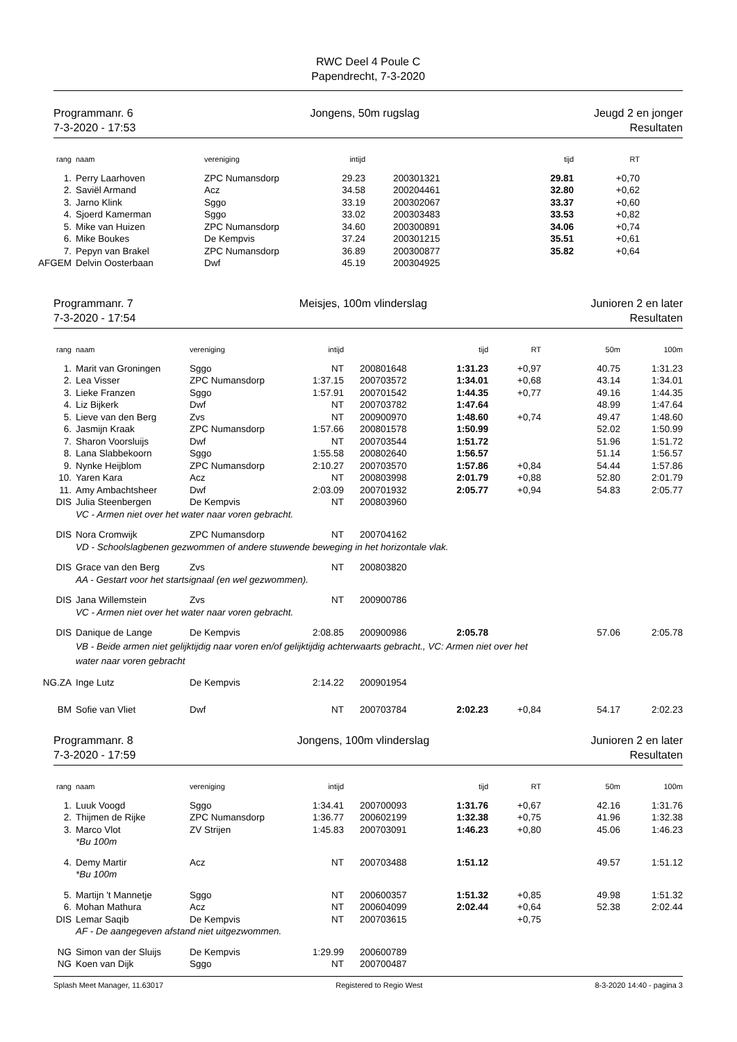RWC Deel 4 Poule C
Papendrecht, 7-3-2020
Programmanr. 6
7-3-2020 - 17:53
Jongens, 50m rugslag Jeugd 2 en jonger
Resultaten
| rang | | naam | vereniging | intijd | | | tijd | RT | |
| --- | --- | --- | --- | --- | --- | --- | --- | --- | --- |
| 1. | | Perry Laarhoven | ZPC Numansdorp | 29.23 | | 200301321 | 29.81 | +0,70 | |
| 2. | | Saviël Armand | Acz | 34.58 | | 200204461 | 32.80 | +0,62 | |
| 3. | | Jarno Klink | Sggo | 33.19 | | 200302067 | 33.37 | +0,60 | |
| 4. | | Sjoerd Kamerman | Sggo | 33.02 | | 200303483 | 33.53 | +0,82 | |
| 5. | | Mike van Huizen | ZPC Numansdorp | 34.60 | | 200300891 | 34.06 | +0,74 | |
| 6. | | Mike Boukes | De Kempvis | 37.24 | | 200301215 | 35.51 | +0,61 | |
| 7. | | Pepyn van Brakel | ZPC Numansdorp | 36.89 | | 200300877 | 35.82 | +0,64 | |
| AFGEM | | Delvin Oosterbaan | Dwf | 45.19 | | 200304925 | | | |
Programmanr. 7
7-3-2020 - 17:54
Meisjes, 100m vlinderslag Junioren 2 en later
Resultaten
| rang | | naam | vereniging | intijd | | | tijd | RT | 50m | 100m |
| --- | --- | --- | --- | --- | --- | --- | --- | --- | --- | --- |
| 1. | | Marit van Groningen | Sggo | NT | | 200801648 | 1:31.23 | +0,97 | 40.75 | 1:31.23 |
| 2. | | Lea Visser | ZPC Numansdorp | 1:37.15 | | 200703572 | 1:34.01 | +0,68 | 43.14 | 1:34.01 |
| 3. | | Lieke Franzen | Sggo | 1:57.91 | | 200701542 | 1:44.35 | +0,77 | 49.16 | 1:44.35 |
| 4. | | Liz Bijkerk | Dwf | NT | | 200703782 | 1:47.64 | | 48.99 | 1:47.64 |
| 5. | | Lieve van den Berg | Zvs | NT | | 200900970 | 1:48.60 | +0,74 | 49.47 | 1:48.60 |
| 6. | | Jasmijn Kraak | ZPC Numansdorp | 1:57.66 | | 200801578 | 1:50.99 | | 52.02 | 1:50.99 |
| 7. | | Sharon Voorsluijs | Dwf | NT | | 200703544 | 1:51.72 | | 51.96 | 1:51.72 |
| 8. | | Lana Slabbekoorn | Sggo | 1:55.58 | | 200802640 | 1:56.57 | | 51.14 | 1:56.57 |
| 9. | | Nynke Heijblom | ZPC Numansdorp | 2:10.27 | | 200703570 | 1:57.86 | +0,84 | 54.44 | 1:57.86 |
| 10. | | Yaren Kara | Acz | NT | | 200803998 | 2:01.79 | +0,88 | 52.80 | 2:01.79 |
| 11. | | Amy Ambachtsheer | Dwf | 2:03.09 | | 200701932 | 2:05.77 | +0,94 | 54.83 | 2:05.77 |
| DIS | | Julia Steenbergen | De Kempvis | NT | | 200803960 | | | | |
| | | VC - Armen niet over het water naar voren gebracht. | | | | | | | | |
| DIS | | Nora Cromwijk | ZPC Numansdorp | NT | | 200704162 | | | | |
| | | VD - Schoolslagbenen gezwommen of andere stuwende beweging in het horizontale vlak. | | | | | | | | |
| DIS | | Grace van den Berg | Zvs | NT | | 200803820 | | | | |
| | | AA - Gestart voor het startsignaal (en wel gezwommen). | | | | | | | | |
| DIS | | Jana Willemstein | Zvs | NT | | 200900786 | | | | |
| | | VC - Armen niet over het water naar voren gebracht. | | | | | | | | |
| DIS | | Danique de Lange | De Kempvis | 2:08.85 | | 200900986 | 2:05.78 | | 57.06 | 2:05.78 |
| | | VB - Beide armen niet gelijktijdig naar voren en/of gelijktijdig achterwaarts gebracht., VC: Armen niet over het water naar voren gebracht | | | | | | | | |
| NG.ZA | | Inge Lutz | De Kempvis | 2:14.22 | | 200901954 | | | | |
| BM | | Sofie van Vliet | Dwf | NT | | 200703784 | 2:02.23 | +0,84 | 54.17 | 2:02.23 |
Programmanr. 8
7-3-2020 - 17:59
Jongens, 100m vlinderslag Junioren 2 en later
Resultaten
| rang | | naam | vereniging | intijd | | | tijd | RT | 50m | 100m |
| --- | --- | --- | --- | --- | --- | --- | --- | --- | --- | --- |
| 1. | | Luuk Voogd | Sggo | 1:34.41 | | 200700093 | 1:31.76 | +0,67 | 42.16 | 1:31.76 |
| 2. | | Thijmen de Rijke | ZPC Numansdorp | 1:36.77 | | 200602199 | 1:32.38 | +0,75 | 41.96 | 1:32.38 |
| 3. | | Marco Vlot | ZV Strijen | 1:45.83 | | 200703091 | 1:46.23 | +0,80 | 45.06 | 1:46.23 |
| | | *Bu 100m | | | | | | | | |
| 4. | | Demy Martir | Acz | NT | | 200703488 | 1:51.12 | | 49.57 | 1:51.12 |
| | | *Bu 100m | | | | | | | | |
| 5. | | Martijn 't Mannetje | Sggo | NT | | 200600357 | 1:51.32 | +0,85 | 49.98 | 1:51.32 |
| 6. | | Mohan Mathura | Acz | NT | | 200604099 | 2:02.44 | +0,64 | 52.38 | 2:02.44 |
| DIS | | Lemar Saqib | De Kempvis | NT | | 200703615 | | +0,75 | | |
| | | AF - De aangegeven afstand niet uitgezwommen. | | | | | | | | |
| NG | | Simon van der Sluijs | De Kempvis | 1:29.99 | | 200600789 | | | | |
| NG | | Koen van Dijk | Sggo | NT | | 200700487 | | | | |
Splash Meet Manager, 11.63017 Registered to Regio West 8-3-2020 14:40 - pagina 3